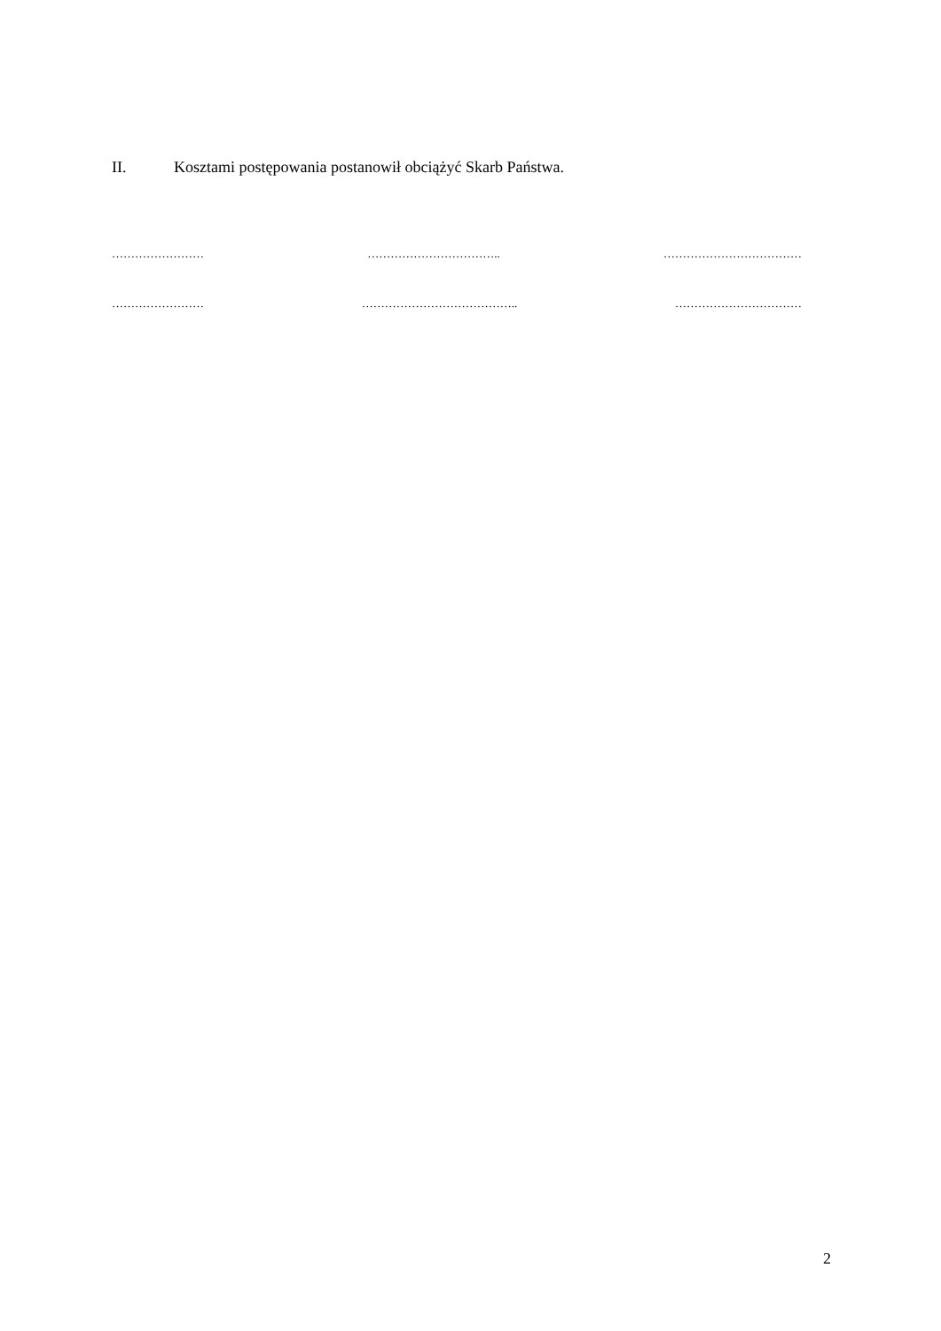II. Kosztami postępowania postanowił obciążyć Skarb Państwa.
…………………… …………………………….. ………………………………
…………………… ………………………………….. ……………………………
2